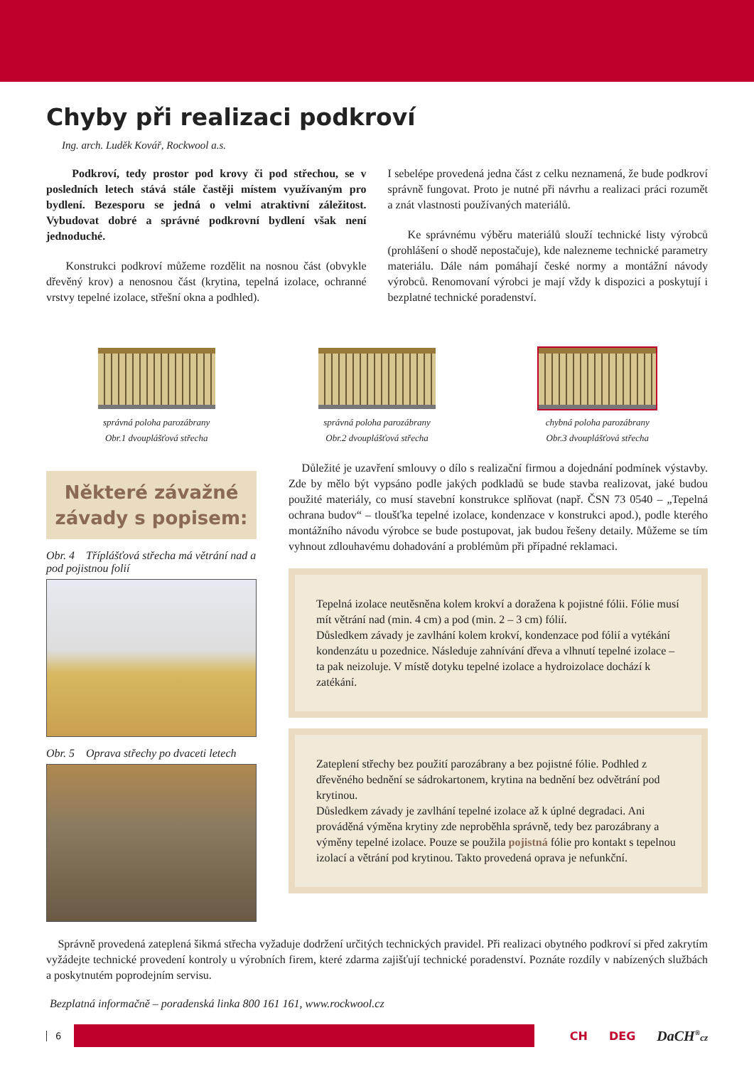Chyby při realizaci podkroví
Ing. arch. Luděk Kovář, Rockwool a.s.
Podkroví, tedy prostor pod krovy či pod střechou, se v posledních letech stává stále častěji místem využívaným pro bydlení. Bezesporu se jedná o velmi atraktivní záležitost. Vybudovat dobré a správné podkrovní bydlení však není jednoduché.
Konstrukci podkroví můžeme rozdělit na nosnou část (obvykle dřevěný krov) a nenosnou část (krytina, tepelná izolace, ochranné vrstvy tepelné izolace, střešní okna a podhled).
I sebelépe provedená jedna část z celku neznamená, že bude podkroví správně fungovat. Proto je nutné při návrhu a realizaci práci rozumět a znát vlastnosti používaných materiálů.
Ke správnému výběru materiálů slouží technické listy výrobců (prohlášení o shodě nepostačuje), kde nalezneme technické parametry materiálu. Dále nám pomáhají české normy a montážní návody výrobců. Renomovaní výrobci je mají vždy k dispozici a poskytují i bezplatné technické poradenství.
správná poloha parozábrany
Obr.1 dvouplášťová střecha
správná poloha parozábrany
Obr.2 dvouplášťová střecha
chybná poloha parozábrany
Obr.3 dvouplášťová střecha
Některé závažné závady s popisem:
Obr. 4 Třípláš­ťová střecha má větrání nad a pod pojistnou folií
Obr. 5 Oprava střechy po dvaceti letech
Důležité je uzavření smlouvy o dílo s realizační firmou a dojednání podmínek výstavby. Zde by mělo být vypsáno podle jakých podkladů se bude stavba realizovat, jaké budou použité materiály, co musí stavební konstrukce splňovat (např. ČSN 73 0540 – „Tepelná ochrana budov“ – tloušťka tepelné izolace, kondenzace v konstrukci apod.), podle kterého montážního návodu výrobce se bude postupovat, jak budou řešeny detaily. Můžeme se tím vyhnout zdlouhavému dohadování a problémům při případné reklamaci.
Tepelná izolace neutěsněna kolem krokví a doražena k pojistné fólii. Fólie musí mít větrání nad (min. 4 cm) a pod (min. 2 – 3 cm) fólií.
Důsledkem závady je zavlhání kolem krokví, kondenzace pod fólií a vytékání kondenzátu u pozednice. Následuje zahnívání dřeva a vlhnutí tepelné izolace – ta pak neizoluje. V místě dotyku tepelné izolace a hydroizolace dochází k zatékání.
Zateplení střechy bez použití parozábrany a bez pojistné fólie. Podhled z dřevěného bednění se sádrokartonem, krytina na bednění bez odvětrání pod krytinou.
Důsledkem závady je zavlhání tepelné izolace až k úplné degradaci. Ani prováděná výměna krytiny zde neproběhla správně, tedy bez parozábrany a výměny tepelné izolace. Pouze se použila pojistná fólie pro kontakt s tepelnou izolací a větrání pod krytinou. Takto provedená oprava je nefunkční.
Správně provedená zateplená šikmá střecha vyžaduje dodržení určitých technických pravidel. Při realizaci obytného podkroví si před zakrytím vyžádejte technické provedení kontroly u výrobních firem, které zdarma zajišťují technické poradenství. Poznáte rozdíly v nabízených službách a poskytnutém poprodejním servisu.
Bezplatná informačně – poradenská linka 800 161 161, www.rockwool.cz
6
CH DEG DaCH<sup>®</sup>cz